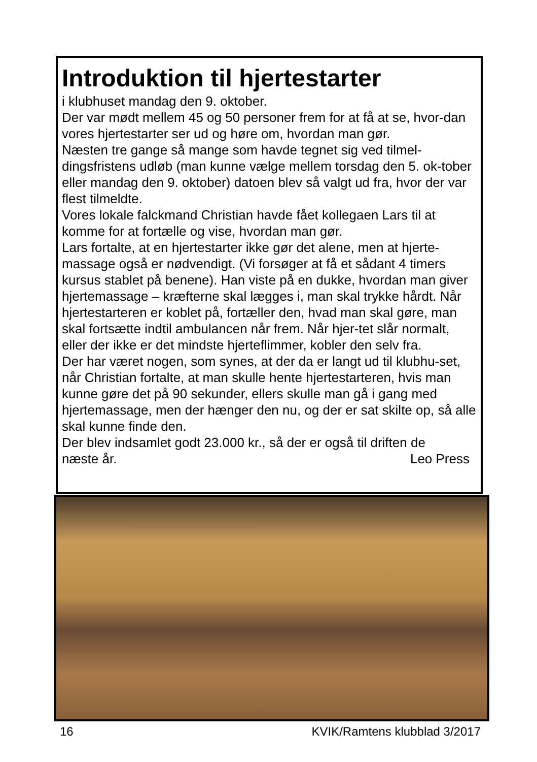Introduktion til hjertestarter
i klubhuset mandag den 9. oktober.
Der var mødt mellem 45 og 50 personer frem for at få at se, hvor-dan vores hjertestarter ser ud og høre om, hvordan man gør.
Næsten tre gange så mange som havde tegnet sig ved tilmel-dingsfristens udløb (man kunne vælge mellem torsdag den 5. ok-tober eller mandag den 9. oktober) datoen blev så valgt ud fra, hvor der var flest tilmeldte.
Vores lokale falckmand Christian havde fået kollegaen Lars til at komme for at fortælle og vise, hvordan man gør.
Lars fortalte, at en hjertestarter ikke gør det alene, men at hjerte-massage også er nødvendigt. (Vi forsøger at få et sådant 4 timers kursus stablet på benene). Han viste på en dukke, hvordan man giver hjertemassage – kræfterne skal lægges i, man skal trykke hårdt. Når hjertestarteren er koblet på, fortæller den, hvad man skal gøre, man skal fortsætte indtil ambulancen når frem. Når hjer-tet slår normalt, eller der ikke er det mindste hjerteflimmer, kobler den selv fra.
Der har været nogen, som synes, at der da er langt ud til klubhu-set, når Christian fortalte, at man skulle hente hjertestarteren, hvis man kunne gøre det på 90 sekunder, ellers skulle man gå i gang med hjertemassage, men der hænger den nu, og der er sat skilte op, så alle skal kunne finde den.
Der blev indsamlet godt 23.000 kr., så der er også til driften de
næste år. Leo Press
16 KVIK/Ramtens klubblad 3/2017